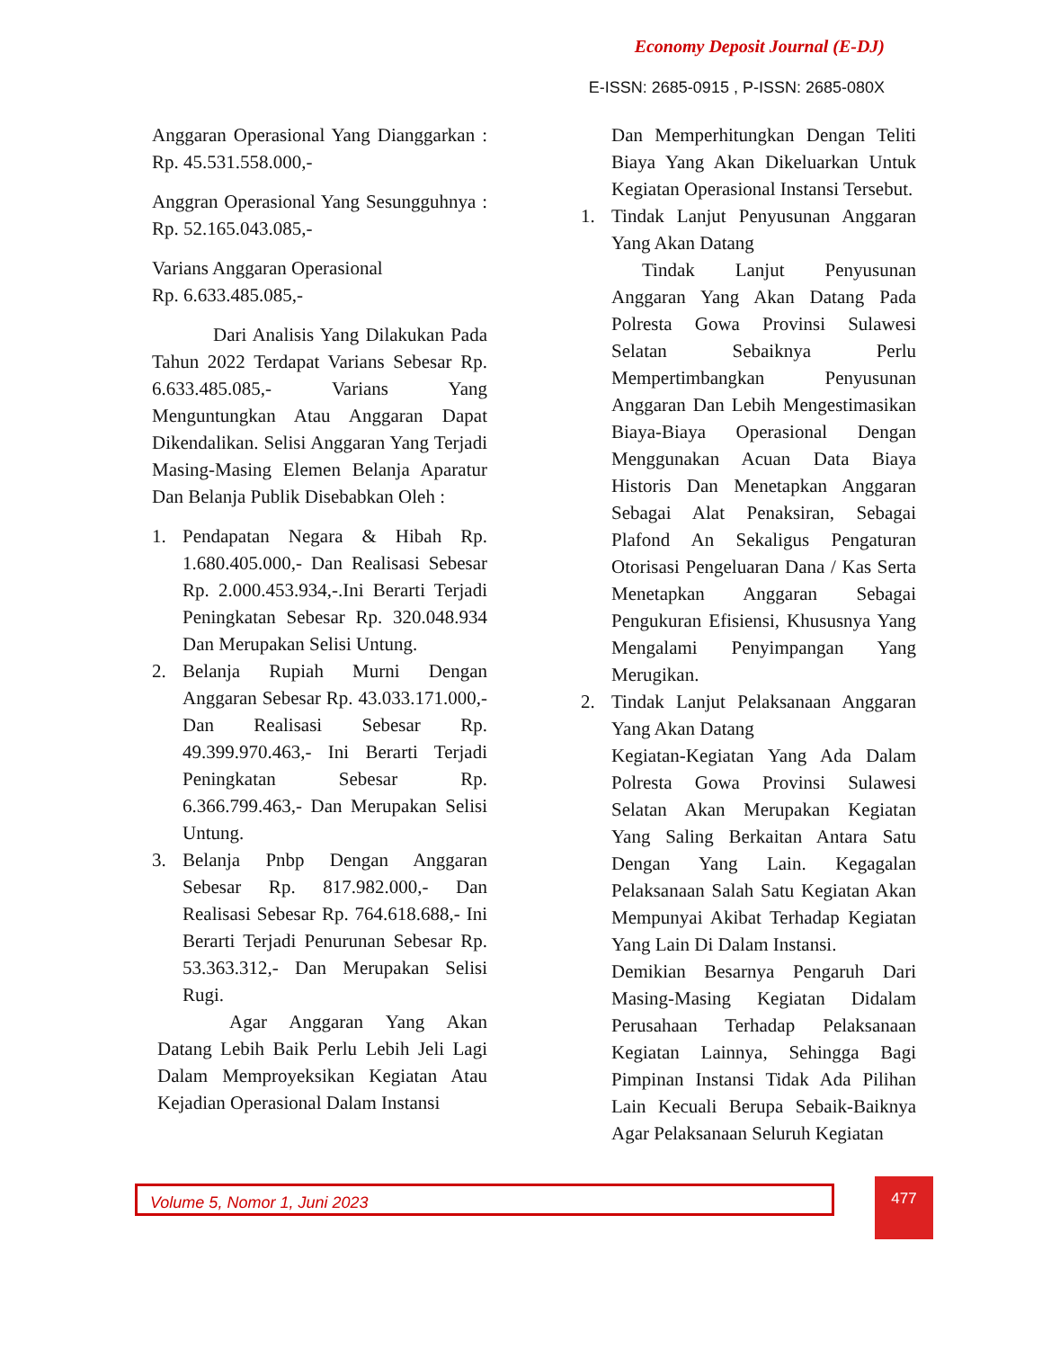Economy Deposit Journal (E-DJ)
E-ISSN: 2685-0915 , P-ISSN: 2685-080X
Anggaran Operasional Yang Dianggarkan : Rp. 45.531.558.000,-
Anggran Operasional Yang Sesungguhnya : Rp. 52.165.043.085,-
Varians Anggaran Operasional
Rp. 6.633.485.085,-
Dari Analisis Yang Dilakukan Pada Tahun 2022 Terdapat Varians Sebesar Rp. 6.633.485.085,- Varians Yang Menguntungkan Atau Anggaran Dapat Dikendalikan. Selisi Anggaran Yang Terjadi Masing-Masing Elemen Belanja Aparatur Dan Belanja Publik Disebabkan Oleh :
1. Pendapatan Negara & Hibah Rp. 1.680.405.000,- Dan Realisasi Sebesar Rp. 2.000.453.934,-.Ini Berarti Terjadi Peningkatan Sebesar Rp. 320.048.934 Dan Merupakan Selisi Untung.
2. Belanja Rupiah Murni Dengan Anggaran Sebesar Rp. 43.033.171.000,- Dan Realisasi Sebesar Rp. 49.399.970.463,- Ini Berarti Terjadi Peningkatan Sebesar Rp. 6.366.799.463,- Dan Merupakan Selisi Untung.
3. Belanja Pnbp Dengan Anggaran Sebesar Rp. 817.982.000,- Dan Realisasi Sebesar Rp. 764.618.688,- Ini Berarti Terjadi Penurunan Sebesar Rp. 53.363.312,- Dan Merupakan Selisi Rugi.
Agar Anggaran Yang Akan Datang Lebih Baik Perlu Lebih Jeli Lagi Dalam Memproyeksikan Kegiatan Atau Kejadian Operasional Dalam Instansi
Dan Memperhitungkan Dengan Teliti Biaya Yang Akan Dikeluarkan Untuk Kegiatan Operasional Instansi Tersebut.
1. Tindak Lanjut Penyusunan Anggaran Yang Akan Datang
Tindak Lanjut Penyusunan Anggaran Yang Akan Datang Pada Polresta Gowa Provinsi Sulawesi Selatan Sebaiknya Perlu Mempertimbangkan Penyusunan Anggaran Dan Lebih Mengestimasikan Biaya-Biaya Operasional Dengan Menggunakan Acuan Data Biaya Historis Dan Menetapkan Anggaran Sebagai Alat Penaksiran, Sebagai Plafond An Sekaligus Pengaturan Otorisasi Pengeluaran Dana / Kas Serta Menetapkan Anggaran Sebagai Pengukuran Efisiensi, Khususnya Yang Mengalami Penyimpangan Yang Merugikan.
2. Tindak Lanjut Pelaksanaan Anggaran Yang Akan Datang
Kegiatan-Kegiatan Yang Ada Dalam Polresta Gowa Provinsi Sulawesi Selatan Akan Merupakan Kegiatan Yang Saling Berkaitan Antara Satu Dengan Yang Lain. Kegagalan Pelaksanaan Salah Satu Kegiatan Akan Mempunyai Akibat Terhadap Kegiatan Yang Lain Di Dalam Instansi.
Demikian Besarnya Pengaruh Dari Masing-Masing Kegiatan Didalam Perusahaan Terhadap Pelaksanaan Kegiatan Lainnya, Sehingga Bagi Pimpinan Instansi Tidak Ada Pilihan Lain Kecuali Berupa Sebaik-Baiknya Agar Pelaksanaan Seluruh Kegiatan
Volume 5, Nomor 1, Juni 2023 477